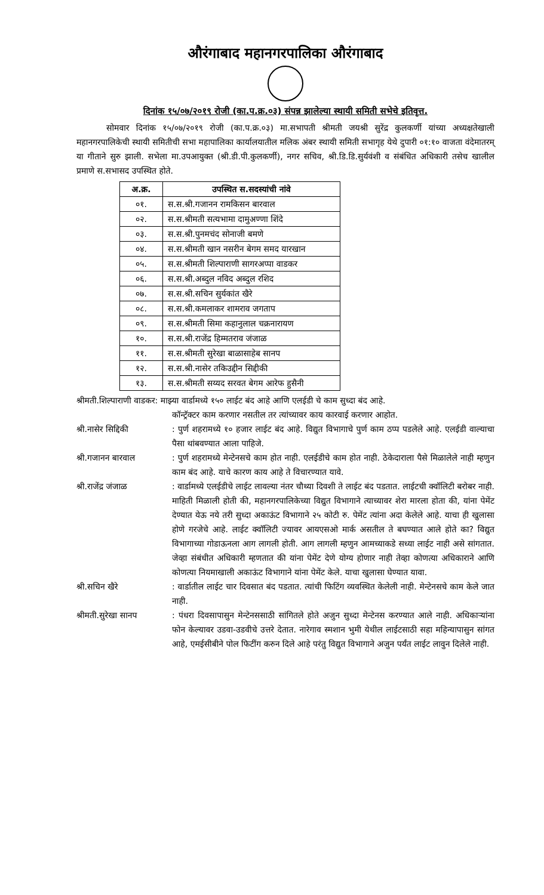औरंगाबाद महानगरपालिका औरंगाबाद
दिनांक १५/०७/२०१९ रोजी (का.प.क्र.०३) संपन्न झालेल्या स्थायी समिती सभेचे इतिवृत्त.
सोमवार दिनांक १५/०७/२०१९ रोजी (का.प.क्र.०३) मा.सभापती श्रीमती जयश्री सुरेंद्र कुलकर्णी यांच्या अध्यक्षतेखाली महानगरपालिकेची स्थायी समितीची सभा महापालिका कार्यालयातील मलिक अंबर स्थायी समिती सभागृह येथे दुपारी ०१:१० वाजता वंदेमातरम् या गीताने सुरु झाली. सभेला मा.उपआयुक्त (श्री.डी.पी.कुलकर्णी), नगर सचिव, श्री.डि.डि.सुर्यवंशी व संबंधित अधिकारी तसेच खालील प्रमाणे स.सभासद उपस्थित होते.
| अ.क्र. | उपस्थित स.सदस्यांची नांवे |
| --- | --- |
| ०१. | स.स.श्री.गजानन रामकिसन बारवाल |
| ०२. | स.स.श्रीमती सत्यभामा दामुअण्णा शिंदे |
| ०३. | स.स.श्री.पुनमचंद सोनाजी बमणे |
| ०४. | स.स.श्रीमती खान नसरीन बेगम समद यारखान |
| ०५. | स.स.श्रीमती शिल्पाराणी सागरअप्पा वाडकर |
| ०६. | स.स.श्री.अब्दुल नविद अब्दुल रशिद |
| ०७. | स.स.श्री.सचिन सुर्यकांत खैरे |
| ०८. | स.स.श्री.कमलाकर शामराव जगताप |
| ०९. | स.स.श्रीमती सिमा कहानुलाल चक्रनारायण |
| १०. | स.स.श्री.राजेंद्र हिम्मतराव जंजाळ |
| ११. | स.स.श्रीमती सुरेखा बाळासाहेब सानप |
| १२. | स.स.श्री.नासेर तकिउद्दीन सिद्दीकी |
| १३. | स.स.श्रीमती सय्यद सरवत बेगम आरेफ हुसैनी |
श्रीमती.शिल्पाराणी वाडकर: माझ्या वार्डामध्ये १५० लाईट बंद आहे आणि एलईडी चे काम सुध्दा बंद आहे.
कॉन्ट्रॅक्टर काम करणार नसतील तर त्यांच्यावर काय कारवाई करणार आहोत.
श्री.नासेर सिद्दिकी : पुर्ण शहरामध्ये १० हजार लाईट बंद आहे. विद्युत विभागाचे पुर्ण काम ठप्प पडलेले आहे. एलईडी वाल्याचा पैसा थांबवण्यात आला पाहिजे.
श्री.गजानन बारवाल : पुर्ण शहरामध्ये मेन्टेनसचे काम होत नाही. एलईडीचे काम होत नाही. ठेकेदाराला पैसे मिळालेले नाही म्हणुन काम बंद आहे. याचे कारण काय आहे ते विचारण्यात यावे.
श्री.राजेंद्र जंजाळ : वार्डामध्ये एलईडीचे लाईट लावल्या नंतर चौथ्या दिवशी ते लाईट बंद पडतात. लाईटची क्वॉलिटी बरोबर नाही. माहिती मिळाली होती की, महानगरपालिकेच्या विद्युत विभागाने त्याच्यावर शेरा मारला होता की, यांना पेमेंट देण्यात येऊ नये तरी सुध्दा अकाऊंट विभागाने २५ कोटी रु. पेमेंट त्यांना अदा केलेले आहे. याचा ही खुलासा होणे गरजेचे आहे. लाईट क्वॉलिटी ज्यावर आयएसओ मार्क असतील ते बघण्यात आले होते का? विद्युत विभागाच्या गोडाऊनला आग लागली होती. आग लागली म्हणुन आमच्याकडे सध्या लाईट नाही असे सांगतात. जेव्हा संबंधीत अधिकारी म्हणतात की यांना पेमेंट देणे योग्य होणार नाही तेव्हा कोणत्या अधिकाराने आणि कोणत्या नियमाखाली अकाऊंट विभागाने यांना पेमेंट केले. याचा खुलासा घेण्यात यावा.
श्री.सचिन खैरे : वार्डातील लाईट चार दिवसात बंद पडतात. त्यांची फिटिंग व्यवस्थित केलेली नाही. मेन्टेनसचे काम केले जात नाही.
श्रीमती.सुरेखा सानप : पंधरा दिवसापासुन मेन्टेनससाठी सांगितले होते अजुन सुध्दा मेन्टेनस करण्यात आले नाही. अधिकाऱ्यांना फोन केल्यावर उडवा-उडवीचे उत्तरे देतात. नारेगाव स्मशान भुमी येथील लाईटसाठी सहा महिन्यापासुन सांगत आहे, एमईसीबीने पोल फिटींग करुन दिले आहे परंतु विद्युत विभागाने अजुन पर्यंत लाईट लावुन दिलेले नाही.